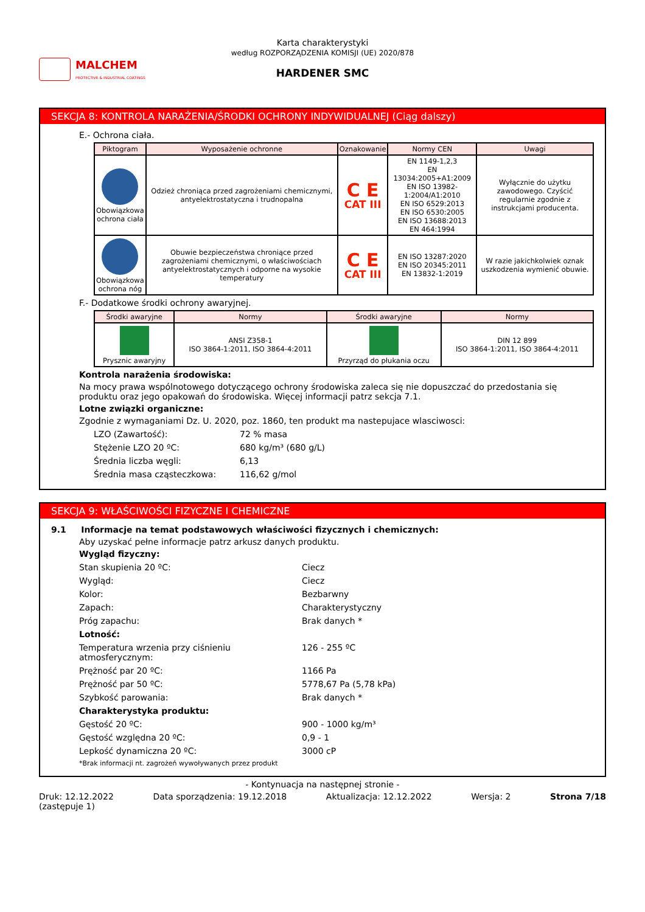MALCHEM
PROTECTIVE & INDUSTRIAL COATINGS
Karta charakterystyki
według ROZPORZĄDZENIA KOMISJI (UE) 2020/878
HARDENER SMC
SEKCJA 8: KONTROLA NARAŻENIA/ŚRODKI OCHRONY INDYWIDUALNEJ (Ciąg dalszy)
E.- Ochrona ciała.
| Piktogram | Wyposażenie ochronne | Oznakowanie | Normy CEN | Uwagi |
| --- | --- | --- | --- | --- |
| Obowiązkowa ochrona ciała | Odzież chroniąca przed zagrożeniami chemicznymi, antyelektrostatyczna i trudnopalna | C E CAT III | EN 1149-1,2,3 EN 13034:2005+A1:2009 EN ISO 13982-1:2004/A1:2010 EN ISO 6529:2013 EN ISO 6530:2005 EN ISO 13688:2013 EN 464:1994 | Wyłącznie do użytku zawodowego. Czyścić regularnie zgodnie z instrukcjami producenta. |
| Obowiązkowa ochrona nóg | Obuwie bezpieczeństwa chroniące przed zagrożeniami chemicznymi, o właściwościach antyelektrostatycznych i odporne na wysokie temperatury | C E CAT III | EN ISO 13287:2020 EN ISO 20345:2011 EN 13832-1:2019 | W razie jakichkolwiek oznak uszkodzenia wymienić obuwie. |
F.- Dodatkowe środki ochrony awaryjnej.
| Środki awaryjne | Normy | Środki awaryjne | Normy |
| --- | --- | --- | --- |
| Prysznic awaryjny | ANSI Z358-1 ISO 3864-1:2011, ISO 3864-4:2011 | Przyrząd do płukania oczu | DIN 12 899 ISO 3864-1:2011, ISO 3864-4:2011 |
Kontrola narażenia środowiska:
Na mocy prawa wspólnotowego dotyczącego ochrony środowiska zaleca się nie dopuszczać do przedostania się produktu oraz jego opakowań do środowiska. Więcej informacji patrz sekcja 7.1.
Lotne związki organiczne:
Zgodnie z wymaganiami Dz. U. 2020, poz. 1860, ten produkt ma nastepujace wlasciwosci:
LZO (Zawartość): 72 % masa
Stężenie LZO 20 ºC: 680 kg/m³ (680 g/L)
Średnia liczba węgli: 6,13
Średnia masa cząsteczkowa: 116,62 g/mol
SEKCJA 9: WŁAŚCIWOŚCI FIZYCZNE I CHEMICZNE
9.1 Informacje na temat podstawowych właściwości fizycznych i chemicznych:
Aby uzyskać pełne informacje patrz arkusz danych produktu.
Wygląd fizyczny:
Stan skupienia 20 ºC: Ciecz
Wygląd: Ciecz
Kolor: Bezbarwny
Zapach: Charakterystyczny
Próg zapachu: Brak danych *
Lotność:
Temperatura wrzenia przy ciśnieniu atmosferycznym: 126 - 255 ºC
Prężność par 20 ºC: 1166 Pa
Prężność par 50 ºC: 5778,67 Pa (5,78 kPa)
Szybkość parowania: Brak danych *
Charakterystyka produktu:
Gęstość 20 ºC: 900 - 1000 kg/m³
Gęstość względna 20 ºC: 0,9 - 1
Lepkość dynamiczna 20 ºC: 3000 cP
*Brak informacji nt. zagrożeń wywoływanych przez produkt
- Kontynuacja na następnej stronie -
Druk: 12.12.2022
(zastępuje 1) Data sporządzenia: 19.12.2018 Aktualizacja: 12.12.2022 Wersja: 2 Strona 7/18